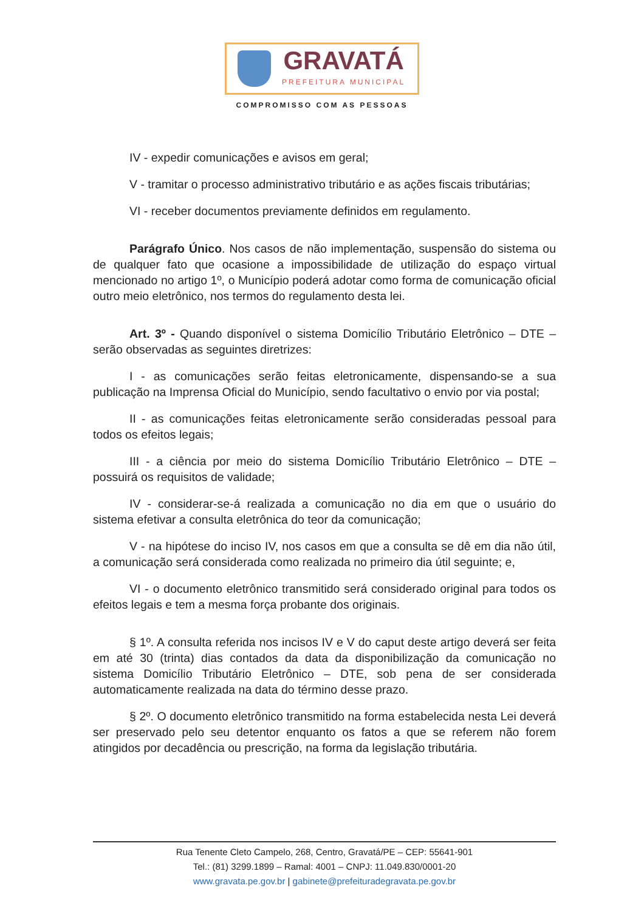GRAVATÁ
PREFEITURA MUNICIPAL
COMPROMISSO COM AS PESSOAS
IV - expedir comunicações e avisos em geral;
V - tramitar o processo administrativo tributário e as ações fiscais tributárias;
VI - receber documentos previamente definidos em regulamento.
Parágrafo Único. Nos casos de não implementação, suspensão do sistema ou de qualquer fato que ocasione a impossibilidade de utilização do espaço virtual mencionado no artigo 1º, o Município poderá adotar como forma de comunicação oficial outro meio eletrônico, nos termos do regulamento desta lei.
Art. 3º - Quando disponível o sistema Domicílio Tributário Eletrônico – DTE – serão observadas as seguintes diretrizes:
I - as comunicações serão feitas eletronicamente, dispensando-se a sua publicação na Imprensa Oficial do Município, sendo facultativo o envio por via postal;
II - as comunicações feitas eletronicamente serão consideradas pessoal para todos os efeitos legais;
III - a ciência por meio do sistema Domicílio Tributário Eletrônico – DTE – possuirá os requisitos de validade;
IV - considerar-se-á realizada a comunicação no dia em que o usuário do sistema efetivar a consulta eletrônica do teor da comunicação;
V - na hipótese do inciso IV, nos casos em que a consulta se dê em dia não útil, a comunicação será considerada como realizada no primeiro dia útil seguinte; e,
VI - o documento eletrônico transmitido será considerado original para todos os efeitos legais e tem a mesma força probante dos originais.
§ 1º. A consulta referida nos incisos IV e V do caput deste artigo deverá ser feita em até 30 (trinta) dias contados da data da disponibilização da comunicação no sistema Domicílio Tributário Eletrônico – DTE, sob pena de ser considerada automaticamente realizada na data do término desse prazo.
§ 2º. O documento eletrônico transmitido na forma estabelecida nesta Lei deverá ser preservado pelo seu detentor enquanto os fatos a que se referem não forem atingidos por decadência ou prescrição, na forma da legislação tributária.
Rua Tenente Cleto Campelo, 268, Centro, Gravatá/PE – CEP: 55641-901
Tel.: (81) 3299.1899 – Ramal: 4001 – CNPJ: 11.049.830/0001-20
www.gravata.pe.gov.br | gabinete@prefeituradegravata.pe.gov.br